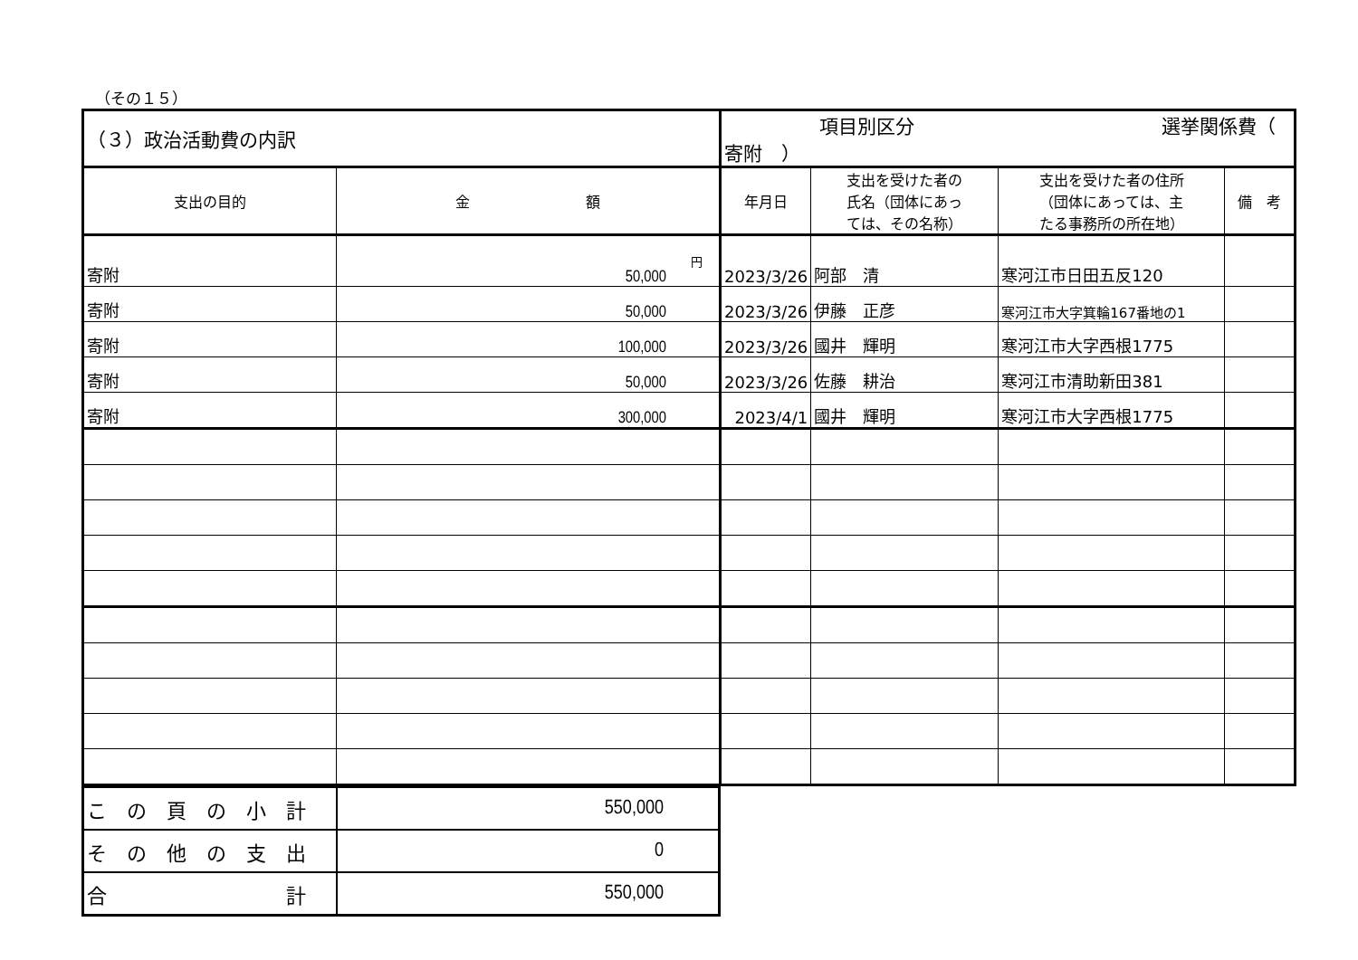（その１５）
| （３）政治活動費の内訳 | | 項目別区分 選挙関係費（ 寄附 ） | | | |
| 支出の目的 | 金 額 | 年月日 | 支出を受けた者の 氏名（団体にあっ ては、その名称） | 支出を受けた者の住所 （団体にあっては、主 たる事務所の所在地） | 備 考 |
| 寄附 | 円 50,000 | 2023/3/26 | 阿部 清 | 寒河江市日田五反120 | |
| 寄附 | 50,000 | 2023/3/26 | 伊藤 正彦 | 寒河江市大字箕輪167番地の1 | |
| 寄附 | 100,000 | 2023/3/26 | 國井 輝明 | 寒河江市大字西根1775 | |
| 寄附 | 50,000 | 2023/3/26 | 佐藤 耕治 | 寒河江市清助新田381 | |
| 寄附 | 300,000 | 2023/4/1 | 國井 輝明 | 寒河江市大字西根1775 | |
| この頁の小計 | 550,000 |
| その他の支出 | 0 |
| 合 計 | 550,000 |